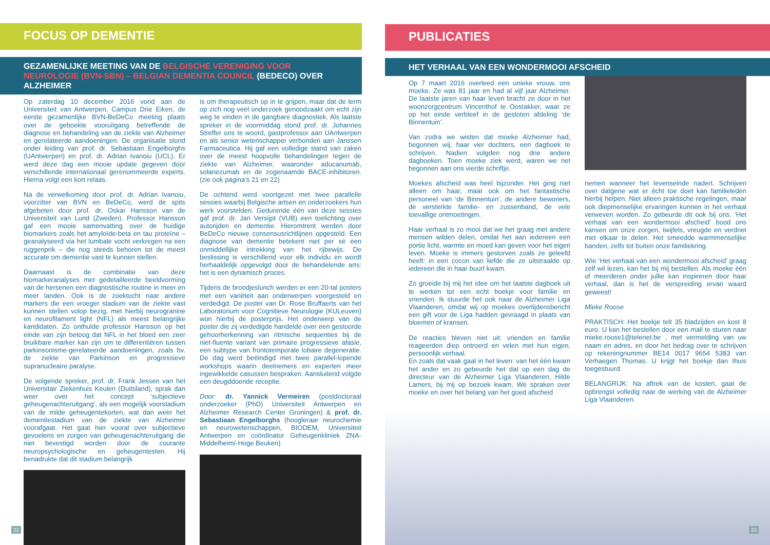FOCUS OP DEMENTIE
GEZAMENLIJKE MEETING VAN DE BELGISCHE VERENIGING VOOR NEUROLOGIE (BVN-SBN) – BELGIAN DEMENTIA COUNCIL (BEDECO) OVER ALZHEIMER
Op zaterdag 10 december 2016 vond aan de Universiteit van Antwerpen, Campus Drie Eiken, de eerste gezamenlijke BVN-BeDeCo meeting plaats over de geboekte vooruitgang betreffende de diagnose en behandeling van de ziekte van Alzheimer en gerelateerde aandoeningen. De organisatie stond onder leiding van prof. dr. Sebastiaan Engelborghs (UAntwerpen) en prof. dr. Adrian Ivanoiu (UCL). Er werd deze dag een mooie update gegeven door verschillende internationaal gerenommeerde experts. Hierna volgt een kort relaas.
Na de verwelkoming door prof. dr. Adrian Ivanoiu, voorzitter van BVN en BeDeCo, werd de spits afgebeten door prof. dr. Oskar Hansson van de Universiteit van Lund (Zweden). Professor Hansson gaf een mooie samenvatting over de huidige biomarkers zoals het amyloïde-beta en tau proteïne – geanalyseerd via het lumbale vocht verkregen na een ruggenprik – die nog steeds behoren tot de meest accurate om dementie vast te kunnen stellen.
Daarnaast is de combinatie van deze biomarkeranalyses met gedetailleerde beeldvorming van de hersenen een diagnostische routine in meer en meer landen. Ook is de zoektocht naar andere markers die een vroeger stadium van de ziekte vast kunnen stellen volop bezig, met hierbij neurogranine en neurofilament light (NFL) als meest belangrijke kandidaten. Zo onthulde professor Hansson op het einde van zijn betoog dat NFL in het bloed een zeer bruikbare marker kan zijn om te differentiëren tussen parkinsonisme-gerelateerde aandoeningen, zoals bv. de ziekte van Parkinson en progressieve supranucleaire paralyse.
De volgende spreker, prof. dr. Frank Jessen van het Universitair Ziekenhuis Keulen (Duitsland), sprak dan weer over het concept ‘subjectieve geheugenachteruitgang’, als een mogelijk voorstadium van de milde geheugentekorten, wat dan weer het dementiestadium van de ziekte van Alzheimer voorafgaat. Het gaat hier vooral over subjectieve gevoelens en zorgen van geheugenachteruitgang die niet bevestigd worden door de courante neuropsychologische en geheugentesten. Hij benadrukte dat dit stadium belangrijk
is om therapeutisch op in te grijpen, maar dat de term op zich nog veel onderzoek genoodzaakt om echt zijn weg te vinden in de gangbare diagnostiek. Als laatste spreker in de voormiddag stond prof. dr. Johannes Streffer ons te woord, gastprofessor aan UAntwerpen en als senior wetenschapper verbonden aan Janssen Farmaceutica. Hij gaf een volledige stand van zaken over de meest hoopvolle behandelingen tegen de ziekte van Alzheimer, waaronder aducanumab, solanezumab en de zogenaamde BACE-inhibitoren. (zie ook pagina’s 21 en 22)
De ochtend werd voortgezet met twee parallelle sessies waarbij Belgische artsen en onderzoekers hun werk voorstelden. Gedurende één van deze sessies gaf prof. dr. Jan Versijpt (VUB) een toelichting over autorijden en dementie. Hieromtrent werden door BeDeCo nieuwe consensusrichtlijnen opgesteld. Een diagnose van dementie betekent niet per sé een onmiddellijke intrekking van het rijbewijs. De beslissing is verschillend voor elk individu en wordt herhaaldelijk opgevolgd door de behandelende arts: het is een dynamisch proces.
Tijdens de broodjeslunch werden er een 20-tal posters met een variëteit aan onderwerpen voorgesteld en verdedigd. De poster van Dr. Rose Bruffaerts van het Laboratorium voor Cognitieve Neurologie (KULeuven) won hierbij de posterprijs. Het onderwerp van de poster die zij verdedigde handelde over een gestoorde gehoorherkenning van ritmische sequenties bij de niet-fluente variant van primaire progressieve afasie, een subtype van frontotemporale lobaire degeneratie. De dag werd beëindigd met twee parallel-lopende workshops waarin deelnemers en experten meer ingewikkelde casussen bespraken. Aansluitend volgde een deugddoende receptie.
Door: dr. Yannick Vermeiren (postdoctoraal onderzoeker (PhD) Universiteit Antwerpen en Alzheimer Research Center Groningen) & prof. dr. Sebastiaan Engelborghs (hoogleraar neurochemie en neurowetenschappen, BIODEM, Universiteit Antwerpen en coördinator Geheugenkliniek ZNA-Middelheim/-Hoge Beuken)
22
PUBLICATIES
HET VERHAAL VAN EEN WONDERMOOI AFSCHEID
Op 7 maart 2016 overleed een unieke vrouw, ons moeke. Ze was 81 jaar en had al vijf jaar Alzheimer. De laatste jaren van haar leven bracht ze door in het woonzorgcentrum Vincenthof te Oostakker, waar ze op het einde verbleef in de gesloten afdeling ‘de Binnentuin’.
Van zodra we wisten dat moeke Alzheimer had, begonnen wij, haar vier dochters, een dagboek te schrijven. Nadien volgden nog drie andere dagboeken. Toen moeke ziek werd, waren we net begonnen aan ons vierde schriftje.
Moekes afscheid was heel bijzonder. Het ging niet alleen om haar, maar ook om het fantastische personeel van ‘de Binnentuin’, de andere bewoners, de versterkte familie- en zussenband, de vele toevallige ontmoetingen.
Haar verhaal is zo mooi dat we het graag met andere mensen wilden delen, omdat het aan iedereen een portie licht, warmte en moed kan geven voor het eigen leven. Moeke is immers gestorven zoals ze geleefd heeft: in een cocon van liefde die ze uitstraalde op iedereen die in haar buurt kwam.
Zo groeide bij mij het idee om het laatste dagboek uit te werken tot een echt boekje voor familie en vrienden. Ik stuurde het ook naar de Alzheimer Liga Vlaanderen, omdat wij op moekes overlijdensbericht een gift voor de Liga hadden gevraagd in plaats van bloemen of kransen.
De reacties bleven niet uit: vrienden en familie reageerden diep ontroerd en velen met hun eigen, persoonlijk verhaal.
En zoals dat vaak gaat in het leven: van het één kwam het ander en zo gebeurde het dat op een dag de directeur van de Alzheimer Liga Vlaanderen, Hilde Lamers, bij mij op bezoek kwam. We spraken over moeke en over het belang van het goed afscheid
nemen wanneer het levenseinde nadert. Schrijven over datgene wat er écht toe doet kan familieleden hierbij helpen. Niet alleen praktische regelingen, maar ook diepmenselijke ervaringen kunnen in het verhaal verweven worden. Zo gebeurde dit ook bij ons. ‘Het verhaal van een wondermooi afscheid’ bood ons kansen om onze zorgen, twijfels, vreugde en verdriet met elkaar te delen. Het smeedde warmmenselijke banden, zelfs tot buiten onze familiekring.
Wie ‘Het verhaal van een wondermooi afscheid’ graag zelf wil lezen, kan het bij mij bestellen. Als moeke één of meerderen onder jullie kan inspireren door haar verhaal, dan is het de verspreiding ervan waard geweest!
Mieke Roose
PRAKTISCH: Het boekje telt 35 bladzijden en kost 8 euro. U kan het bestellen door een mail te sturen naar mieke.roose1@telenet.be , met vermelding van uw naam en adres, en door het bedrag over te schrijven op rekeningnummer BE14 0017 9654 5383 van Verhaegen Thomas. U krijgt het boekje dan thuis toegestuurd.
BELANGRIJK: Na aftrek van de kosten, gaat de opbrengst volledig naar de werking van de Alzheimer Liga Vlaanderen.
23